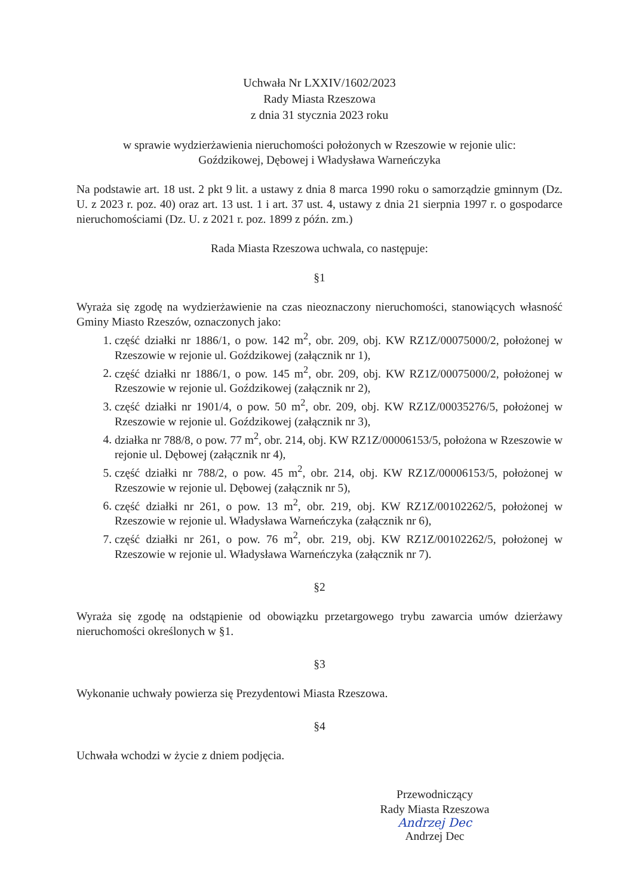Uchwała Nr LXXIV/1602/2023
Rady Miasta Rzeszowa
z dnia 31 stycznia 2023 roku
w sprawie wydzierżawienia nieruchomości położonych w Rzeszowie w rejonie ulic:
Goździkowej, Dębowej i Władysława Warneńczyka
Na podstawie art. 18 ust. 2 pkt 9 lit. a ustawy z dnia 8 marca 1990 roku o samorządzie gminnym (Dz. U. z 2023 r. poz. 40) oraz art. 13 ust. 1 i art. 37 ust. 4, ustawy z dnia 21 sierpnia 1997 r. o gospodarce nieruchomościami (Dz. U. z 2021 r. poz. 1899 z późn. zm.)
Rada Miasta Rzeszowa uchwala, co następuje:
§1
Wyraża się zgodę na wydzierżawienie na czas nieoznaczony nieruchomości, stanowiących własność Gminy Miasto Rzeszów, oznaczonych jako:
1. część działki nr 1886/1, o pow. 142 m<sup>2</sup>, obr. 209, obj. KW RZ1Z/00075000/2, położonej w Rzeszowie w rejonie ul. Goździkowej (załącznik nr 1),
2. część działki nr 1886/1, o pow. 145 m<sup>2</sup>, obr. 209, obj. KW RZ1Z/00075000/2, położonej w Rzeszowie w rejonie ul. Goździkowej (załącznik nr 2),
3. część działki nr 1901/4, o pow. 50 m<sup>2</sup>, obr. 209, obj. KW RZ1Z/00035276/5, położonej w Rzeszowie w rejonie ul. Goździkowej (załącznik nr 3),
4. działka nr 788/8, o pow. 77 m<sup>2</sup>, obr. 214, obj. KW RZ1Z/00006153/5, położona w Rzeszowie w rejonie ul. Dębowej (załącznik nr 4),
5. część działki nr 788/2, o pow. 45 m<sup>2</sup>, obr. 214, obj. KW RZ1Z/00006153/5, położonej w Rzeszowie w rejonie ul. Dębowej (załącznik nr 5),
6. część działki nr 261, o pow. 13 m<sup>2</sup>, obr. 219, obj. KW RZ1Z/00102262/5, położonej w Rzeszowie w rejonie ul. Władysława Warneńczyka (załącznik nr 6),
7. część działki nr 261, o pow. 76 m<sup>2</sup>, obr. 219, obj. KW RZ1Z/00102262/5, położonej w Rzeszowie w rejonie ul. Władysława Warneńczyka (załącznik nr 7).
§2
Wyraża się zgodę na odstąpienie od obowiązku przetargowego trybu zawarcia umów dzierżawy nieruchomości określonych w §1.
§3
Wykonanie uchwały powierza się Prezydentowi Miasta Rzeszowa.
§4
Uchwała wchodzi w życie z dniem podjęcia.
Przewodniczący
Rady Miasta Rzeszowa
Andrzej Dec
Andrzej Dec